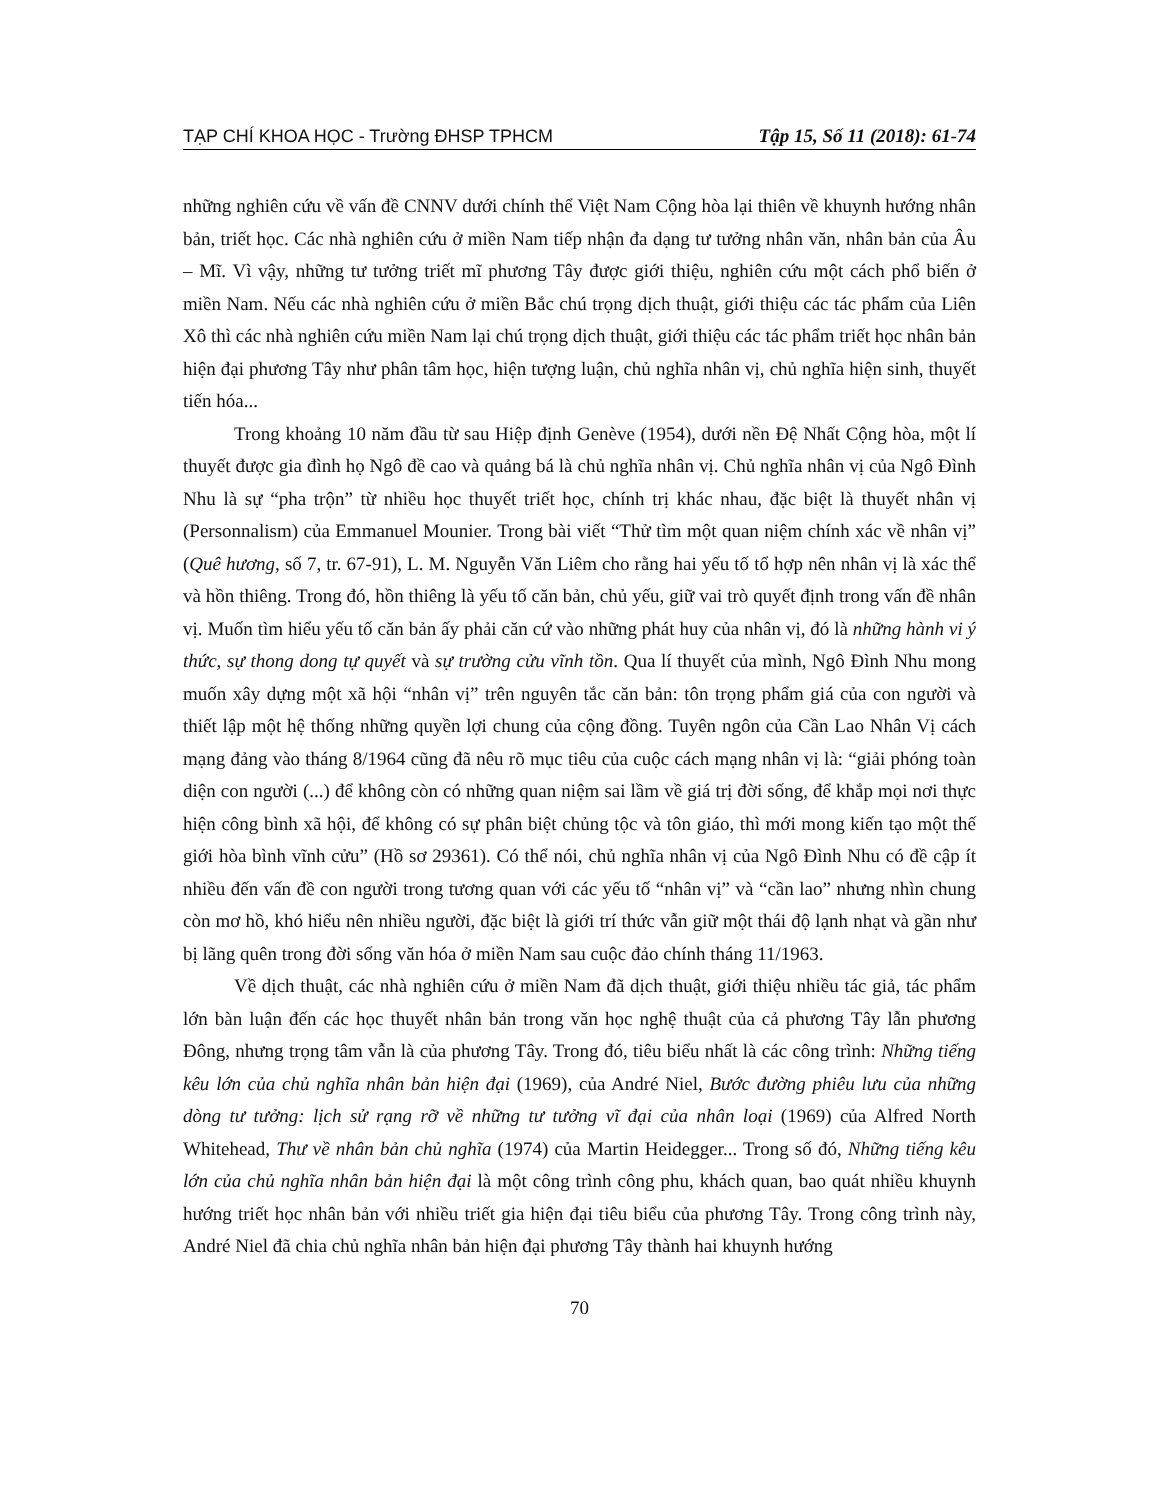TẠP CHÍ KHOA HỌC - Trường ĐHSP TPHCM Tập 15, Số 11 (2018): 61-74
những nghiên cứu về vấn đề CNNV dưới chính thể Việt Nam Cộng hòa lại thiên về khuynh hướng nhân bản, triết học. Các nhà nghiên cứu ở miền Nam tiếp nhận đa dạng tư tưởng nhân văn, nhân bản của Âu – Mĩ. Vì vậy, những tư tưởng triết mĩ phương Tây được giới thiệu, nghiên cứu một cách phổ biến ở miền Nam. Nếu các nhà nghiên cứu ở miền Bắc chú trọng dịch thuật, giới thiệu các tác phẩm của Liên Xô thì các nhà nghiên cứu miền Nam lại chú trọng dịch thuật, giới thiệu các tác phẩm triết học nhân bản hiện đại phương Tây như phân tâm học, hiện tượng luận, chủ nghĩa nhân vị, chủ nghĩa hiện sinh, thuyết tiến hóa...
Trong khoảng 10 năm đầu từ sau Hiệp định Genève (1954), dưới nền Đệ Nhất Cộng hòa, một lí thuyết được gia đình họ Ngô đề cao và quảng bá là chủ nghĩa nhân vị. Chủ nghĩa nhân vị của Ngô Đình Nhu là sự “pha trộn” từ nhiều học thuyết triết học, chính trị khác nhau, đặc biệt là thuyết nhân vị (Personnalism) của Emmanuel Mounier. Trong bài viết “Thử tìm một quan niệm chính xác về nhân vị” (Quê hương, số 7, tr. 67-91), L. M. Nguyễn Văn Liêm cho rằng hai yếu tố tổ hợp nên nhân vị là xác thể và hồn thiêng. Trong đó, hồn thiêng là yếu tố căn bản, chủ yếu, giữ vai trò quyết định trong vấn đề nhân vị. Muốn tìm hiểu yếu tố căn bản ấy phải căn cứ vào những phát huy của nhân vị, đó là những hành vi ý thức, sự thong dong tự quyết và sự trường cửu vĩnh tồn. Qua lí thuyết của mình, Ngô Đình Nhu mong muốn xây dựng một xã hội “nhân vị” trên nguyên tắc căn bản: tôn trọng phẩm giá của con người và thiết lập một hệ thống những quyền lợi chung của cộng đồng. Tuyên ngôn của Cần Lao Nhân Vị cách mạng đảng vào tháng 8/1964 cũng đã nêu rõ mục tiêu của cuộc cách mạng nhân vị là: “giải phóng toàn diện con người (...) để không còn có những quan niệm sai lầm về giá trị đời sống, để khắp mọi nơi thực hiện công bình xã hội, để không có sự phân biệt chủng tộc và tôn giáo, thì mới mong kiến tạo một thế giới hòa bình vĩnh cửu” (Hồ sơ 29361). Có thể nói, chủ nghĩa nhân vị của Ngô Đình Nhu có đề cập ít nhiều đến vấn đề con người trong tương quan với các yếu tố “nhân vị” và “cần lao” nhưng nhìn chung còn mơ hồ, khó hiểu nên nhiều người, đặc biệt là giới trí thức vẫn giữ một thái độ lạnh nhạt và gần như bị lãng quên trong đời sống văn hóa ở miền Nam sau cuộc đảo chính tháng 11/1963.
Về dịch thuật, các nhà nghiên cứu ở miền Nam đã dịch thuật, giới thiệu nhiều tác giả, tác phẩm lớn bàn luận đến các học thuyết nhân bản trong văn học nghệ thuật của cả phương Tây lẫn phương Đông, nhưng trọng tâm vẫn là của phương Tây. Trong đó, tiêu biểu nhất là các công trình: Những tiếng kêu lớn của chủ nghĩa nhân bản hiện đại (1969), của André Niel, Bước đường phiêu lưu của những dòng tư tưởng: lịch sử rạng rỡ về những tư tưởng vĩ đại của nhân loại (1969) của Alfred North Whitehead, Thư về nhân bản chủ nghĩa (1974) của Martin Heidegger... Trong số đó, Những tiếng kêu lớn của chủ nghĩa nhân bản hiện đại là một công trình công phu, khách quan, bao quát nhiều khuynh hướng triết học nhân bản với nhiều triết gia hiện đại tiêu biểu của phương Tây. Trong công trình này, André Niel đã chia chủ nghĩa nhân bản hiện đại phương Tây thành hai khuynh hướng
70